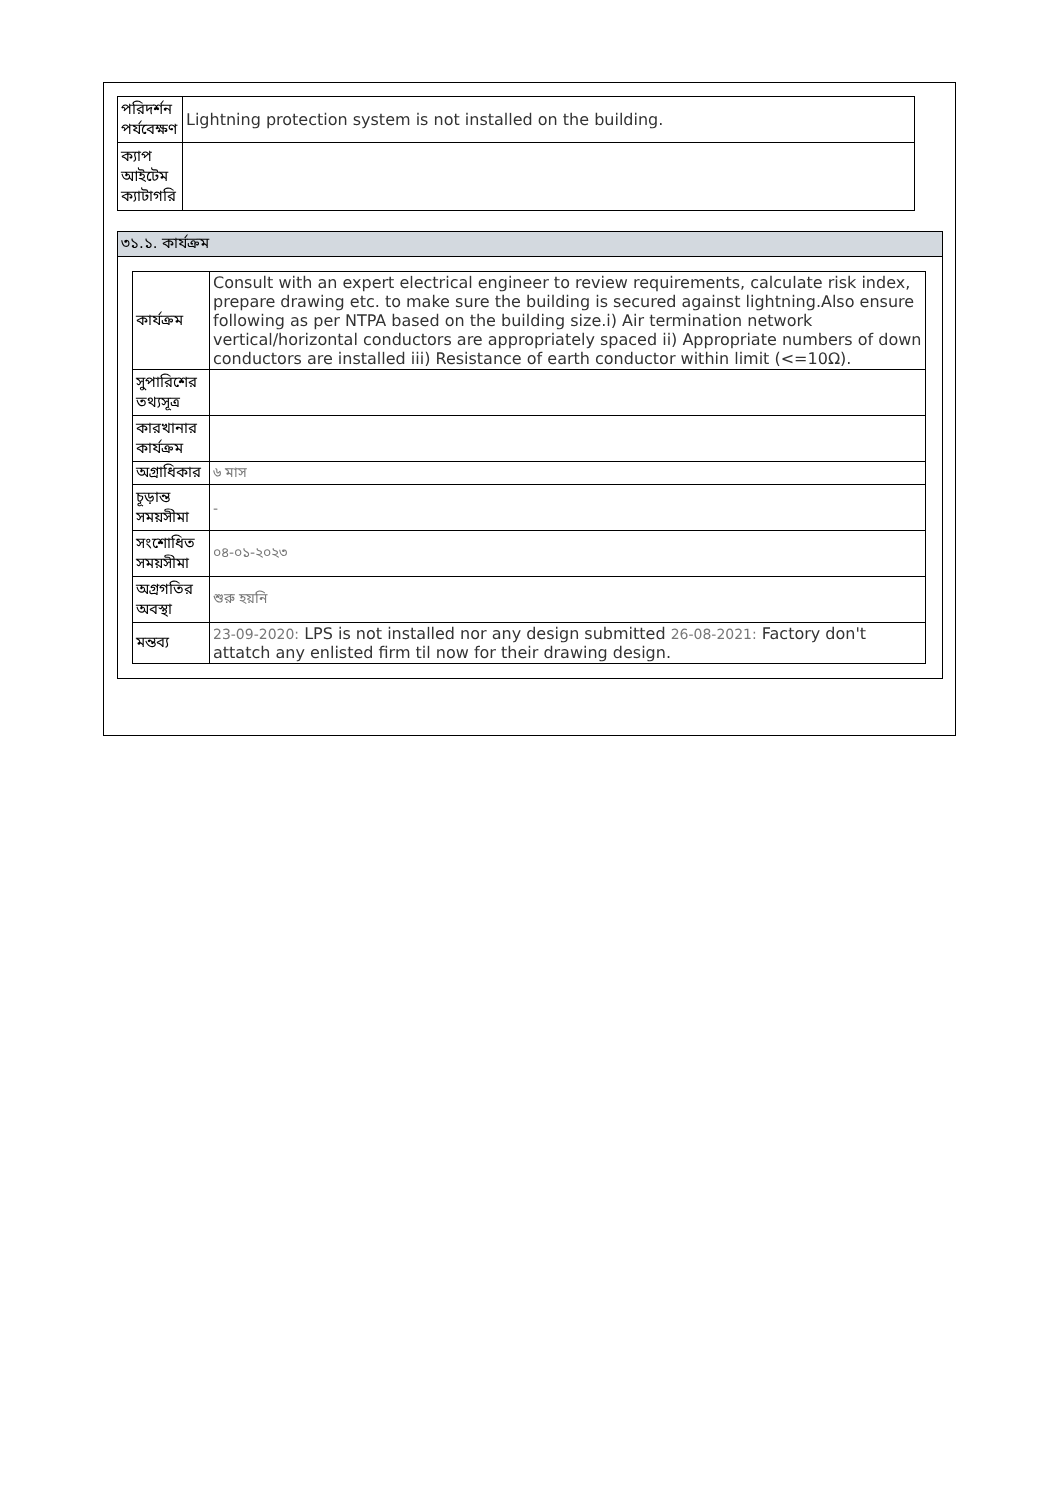| পরিদর্শন পর্যবেক্ষণ | Lightning protection system is not installed on the building. |
| ক্যাপ আইটেম ক্যাটাগরি | |
৩১.১. কার্যক্রম
| কার্যক্রম | Consult with an expert electrical engineer to review requirements, calculate risk index, prepare drawing etc. to make sure the building is secured against lightning.Also ensure following as per NTPA based on the building size.i) Air termination network vertical/horizontal conductors are appropriately spaced ii) Appropriate numbers of down conductors are installed iii) Resistance of earth conductor within limit (<=10Ω). |
| সুপারিশের তথ্যসূত্র | |
| কারখানার কার্যক্রম | |
| অগ্রাধিকার | ৬ মাস |
| চূড়ান্ত সময়সীমা | - |
| সংশোধিত সময়সীমা | ০৪-০১-২০২৩ |
| অগ্রগতির অবস্থা | শুরু হয়নি |
| মন্তব্য | 23-09-2020: LPS is not installed nor any design submitted 26-08-2021: Factory don't attatch any enlisted firm til now for their drawing design. |